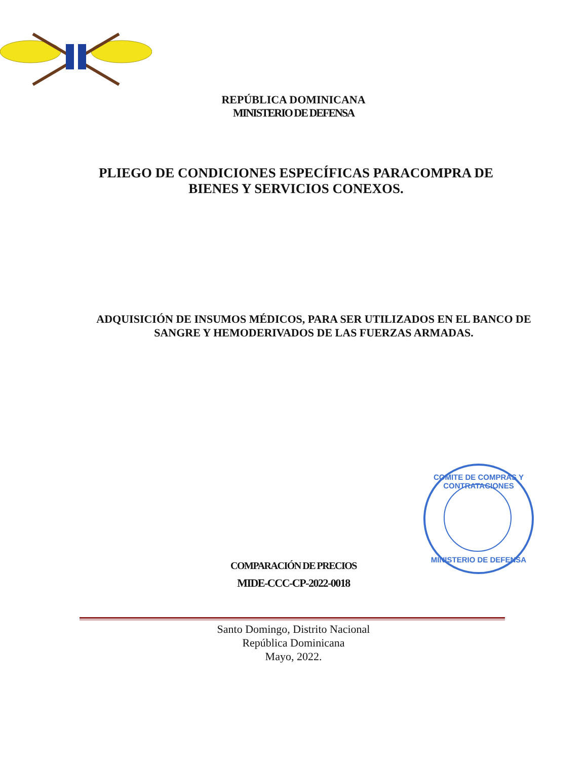REPÚBLICA DOMINICANA
MINISTERIO DE DEFENSA
PLIEGO DE CONDICIONES ESPECÍFICAS PARACOMPRA DE
BIENES Y SERVICIOS CONEXOS.
ADQUISICIÓN DE INSUMOS MÉDICOS, PARA SER UTILIZADOS EN EL BANCO DE
SANGRE Y HEMODERIVADOS DE LAS FUERZAS ARMADAS.
COMITE DE COMPRAS Y CONTRATACIONES
MINISTERIO DE DEFENSA
COMPARACIÓN DE PRECIOS
MIDE-CCC-CP-2022-0018
Santo Domingo, Distrito Nacional
República Dominicana
Mayo, 2022.